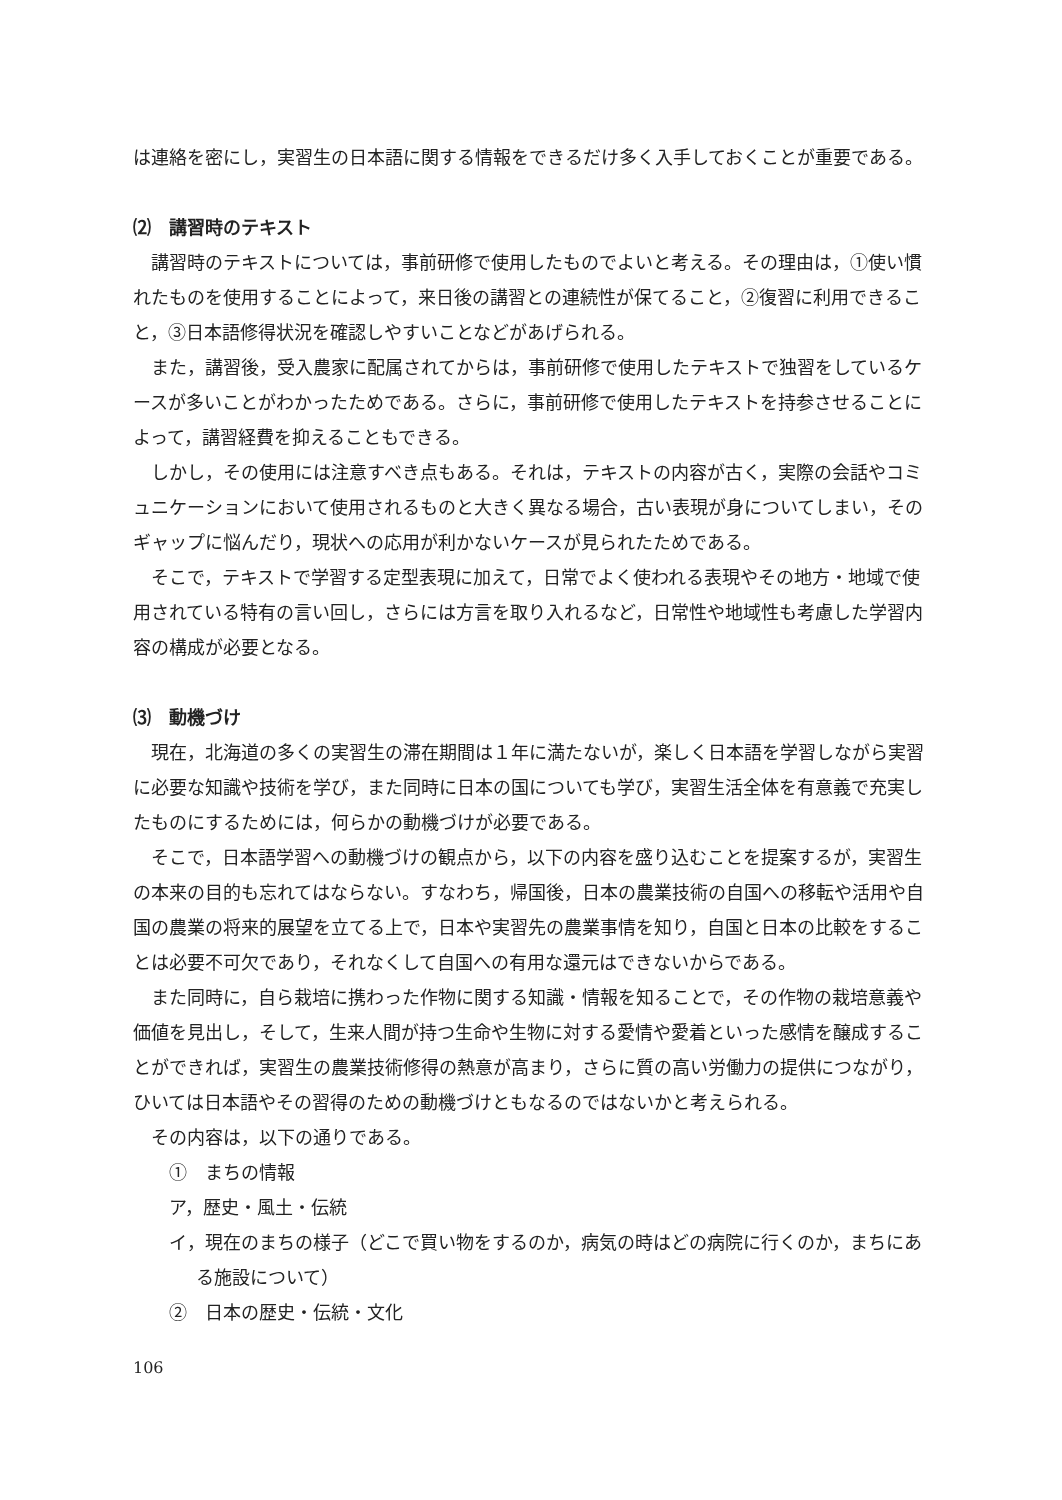は連絡を密にし，実習生の日本語に関する情報をできるだけ多く入手しておくことが重要である。
⑵　講習時のテキスト
講習時のテキストについては，事前研修で使用したものでよいと考える。その理由は，①使い慣れたものを使用することによって，来日後の講習との連続性が保てること，②復習に利用できること，③日本語修得状況を確認しやすいことなどがあげられる。
また，講習後，受入農家に配属されてからは，事前研修で使用したテキストで独習をしているケースが多いことがわかったためである。さらに，事前研修で使用したテキストを持参させることによって，講習経費を抑えることもできる。
しかし，その使用には注意すべき点もある。それは，テキストの内容が古く，実際の会話やコミュニケーションにおいて使用されるものと大きく異なる場合，古い表現が身についてしまい，そのギャップに悩んだり，現状への応用が利かないケースが見られたためである。
そこで，テキストで学習する定型表現に加えて，日常でよく使われる表現やその地方・地域で使用されている特有の言い回し，さらには方言を取り入れるなど，日常性や地域性も考慮した学習内容の構成が必要となる。
⑶　動機づけ
現在，北海道の多くの実習生の滞在期間は１年に満たないが，楽しく日本語を学習しながら実習に必要な知識や技術を学び，また同時に日本の国についても学び，実習生活全体を有意義で充実したものにするためには，何らかの動機づけが必要である。
そこで，日本語学習への動機づけの観点から，以下の内容を盛り込むことを提案するが，実習生の本来の目的も忘れてはならない。すなわち，帰国後，日本の農業技術の自国への移転や活用や自国の農業の将来的展望を立てる上で，日本や実習先の農業事情を知り，自国と日本の比較をすることは必要不可欠であり，それなくして自国への有用な還元はできないからである。
また同時に，自ら栽培に携わった作物に関する知識・情報を知ることで，その作物の栽培意義や価値を見出し，そして，生来人間が持つ生命や生物に対する愛情や愛着といった感情を醸成することができれば，実習生の農業技術修得の熱意が高まり，さらに質の高い労働力の提供につながり，ひいては日本語やその習得のための動機づけともなるのではないかと考えられる。
その内容は，以下の通りである。
①　まちの情報
ア，歴史・風土・伝統
イ，現在のまちの様子（どこで買い物をするのか，病気の時はどの病院に行くのか，まちにある施設について）
②　日本の歴史・伝統・文化
106